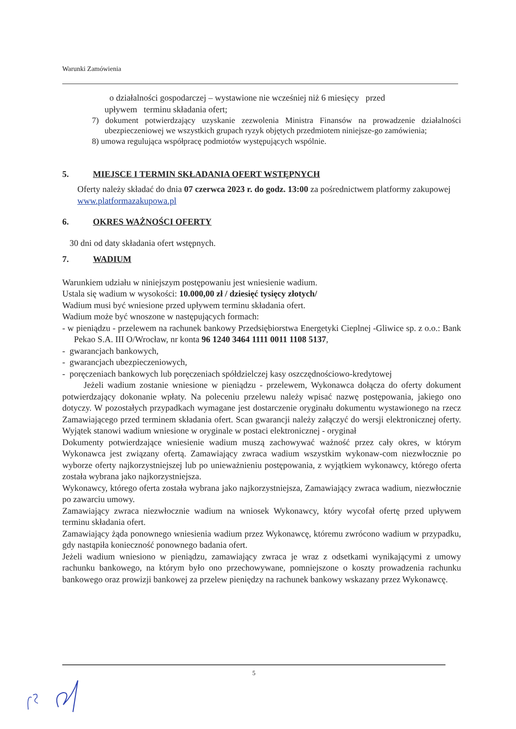Warunki Zamówienia
o działalności gospodarczej – wystawione nie wcześniej niż 6 miesięcy przed
upływem terminu składania ofert;
7) dokument potwierdzający uzyskanie zezwolenia Ministra Finansów na prowadzenie działalności ubezpieczeniowej we wszystkich grupach ryzyk objętych przedmiotem niniejsze-go zamówienia;
8) umowa regulująca współpracę podmiotów występujących wspólnie.
5. MIEJSCE I TERMIN SKŁADANIA OFERT WSTĘPNYCH
Oferty należy składać do dnia 07 czerwca 2023 r. do godz. 13:00 za pośrednictwem platformy zakupowej www.platformazakupowa.pl
6. OKRES WAŻNOŚCI OFERTY
30 dni od daty składania ofert wstępnych.
7. WADIUM
Warunkiem udziału w niniejszym postępowaniu jest wniesienie wadium.
Ustala się wadium w wysokości: 10.000,00 zł / dziesięć tysięcy złotych/
Wadium musi być wniesione przed upływem terminu składania ofert.
Wadium może być wnoszone w następujących formach:
- w pieniądzu - przelewem na rachunek bankowy Przedsiębiorstwa Energetyki Cieplnej -Gliwice sp. z o.o.: Bank Pekao S.A. III O/Wrocław, nr konta 96 1240 3464 1111 0011 1108 5137,
- gwarancjach bankowych,
- gwarancjach ubezpieczeniowych,
- poręczeniach bankowych lub poręczeniach spółdzielczej kasy oszczędnościowo-kredytowej
Jeżeli wadium zostanie wniesione w pieniądzu - przelewem, Wykonawca dołącza do oferty dokument potwierdzający dokonanie wpłaty. Na poleceniu przelewu należy wpisać nazwę postępowania, jakiego ono dotyczy. W pozostałych przypadkach wymagane jest dostarczenie oryginału dokumentu wystawionego na rzecz Zamawiającego przed terminem składania ofert. Scan gwarancji należy załączyć do wersji elektronicznej oferty. Wyjątek stanowi wadium wniesione w oryginale w postaci elektronicznej - oryginał
Dokumenty potwierdzające wniesienie wadium muszą zachowywać ważność przez cały okres, w którym Wykonawca jest związany ofertą. Zamawiający zwraca wadium wszystkim wykonaw-com niezwłocznie po wyborze oferty najkorzystniejszej lub po unieważnieniu postępowania, z wyjątkiem wykonawcy, którego oferta została wybrana jako najkorzystniejsza.
Wykonawcy, którego oferta została wybrana jako najkorzystniejsza, Zamawiający zwraca wadium, niezwłocznie po zawarciu umowy.
Zamawiający zwraca niezwłocznie wadium na wniosek Wykonawcy, który wycofał ofertę przed upływem terminu składania ofert.
Zamawiający żąda ponownego wniesienia wadium przez Wykonawcę, któremu zwrócono wadium w przypadku, gdy nastąpiła konieczność ponownego badania ofert.
Jeżeli wadium wniesiono w pieniądzu, zamawiający zwraca je wraz z odsetkami wynikającymi z umowy rachunku bankowego, na którym było ono przechowywane, pomniejszone o koszty prowadzenia rachunku bankowego oraz prowizji bankowej za przelew pieniędzy na rachunek bankowy wskazany przez Wykonawcę.
5